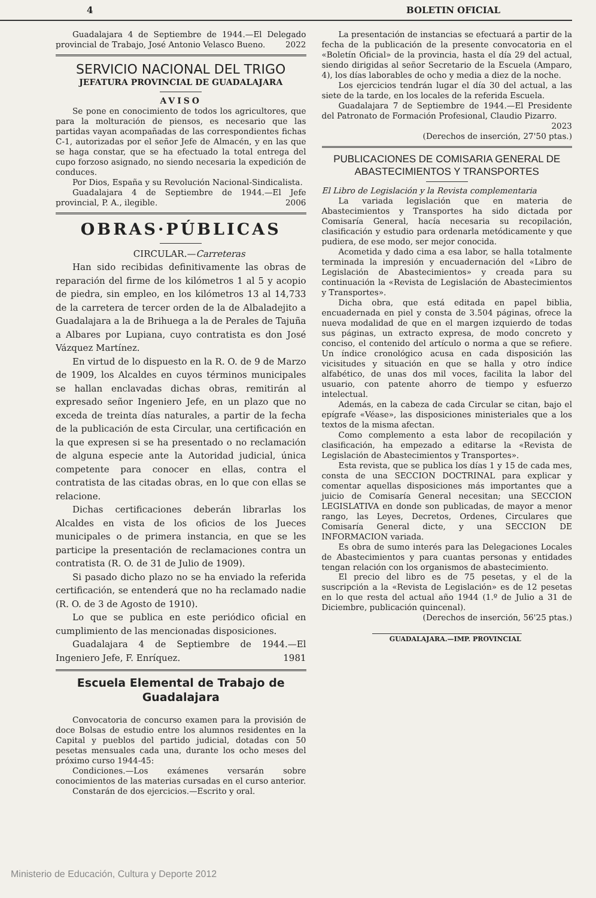4 BOLETIN OFICIAL
Guadalajara 4 de Septiembre de 1944.—El Delegado provincial de Trabajo, José Antonio Velasco Bueno. 2022
SERVICIO NACIONAL DEL TRIGO
JEFATURA PROVINCIAL DE GUADALAJARA
AVISO
Se pone en conocimiento de todos los agricultores, que para la molturación de piensos, es necesario que las partidas vayan acompañadas de las correspondientes fichas C-1, autorizadas por el señor Jefe de Almacén, y en las que se haga constar, que se ha efectuado la total entrega del cupo forzoso asignado, no siendo necesaria la expedición de conduces.
Por Dios, España y su Revolución Nacional-Sindicalista.
Guadalajara 4 de Septiembre de 1944.—El Jefe provincial, P. A., ilegible. 2006
OBRAS·PÚBLICAS
CIRCULAR.—Carreteras
Han sido recibidas definitivamente las obras de reparación del firme de los kilómetros 1 al 5 y acopio de piedra, sin empleo, en los kilómetros 13 al 14,733 de la carretera de tercer orden de la de Albaladejito a Guadalajara a la de Brihuega a la de Perales de Tajuña a Albares por Lupiana, cuyo contratista es don José Vázquez Martínez.
En virtud de lo dispuesto en la R. O. de 9 de Marzo de 1909, los Alcaldes en cuyos términos municipales se hallan enclavadas dichas obras, remitirán al expresado señor Ingeniero Jefe, en un plazo que no exceda de treinta días naturales, a partir de la fecha de la publicación de esta Circular, una certificación en la que expresen si se ha presentado o no reclamación de alguna especie ante la Autoridad judicial, única competente para conocer en ellas, contra el contratista de las citadas obras, en lo que con ellas se relacione.
Dichas certificaciones deberán librarlas los Alcaldes en vista de los oficios de los Jueces municipales o de primera instancia, en que se les participe la presentación de reclamaciones contra un contratista (R. O. de 31 de Julio de 1909).
Si pasado dicho plazo no se ha enviado la referida certificación, se entenderá que no ha reclamado nadie (R. O. de 3 de Agosto de 1910).
Lo que se publica en este periódico oficial en cumplimiento de las mencionadas disposiciones.
Guadalajara 4 de Septiembre de 1944.—El Ingeniero Jefe, F. Enríquez. 1981
Escuela Elemental de Trabajo de Guadalajara
Convocatoria de concurso examen para la provisión de doce Bolsas de estudio entre los alumnos residentes en la Capital y pueblos del partido judicial, dotadas con 50 pesetas mensuales cada una, durante los ocho meses del próximo curso 1944-45:
Condiciones.—Los exámenes versarán sobre conocimientos de las materias cursadas en el curso anterior.
Constarán de dos ejercicios.—Escrito y oral.
La presentación de instancias se efectuará a partir de la fecha de la publicación de la presente convocatoria en el «Boletín Oficial» de la provincia, hasta el día 29 del actual, siendo dirigidas al señor Secretario de la Escuela (Amparo, 4), los días laborables de ocho y media a diez de la noche.
Los ejercicios tendrán lugar el día 30 del actual, a las siete de la tarde, en los locales de la referida Escuela.
Guadalajara 7 de Septiembre de 1944.—El Presidente del Patronato de Formación Profesional, Claudio Pizarro.
2023
(Derechos de inserción, 27'50 ptas.)
PUBLICACIONES DE COMISARIA GENERAL DE
ABASTECIMIENTOS Y TRANSPORTES
El Libro de Legislación y la Revista complementaria
La variada legislación que en materia de Abastecimientos y Transportes ha sido dictada por Comisaría General, hacía necesaria su recopilación, clasificación y estudio para ordenarla metódicamente y que pudiera, de ese modo, ser mejor conocida.
Acometida y dado cima a esa labor, se halla totalmente terminada la impresión y encuadernación del «Libro de Legislación de Abastecimientos» y creada para su continuación la «Revista de Legislación de Abastecimientos y Transportes».
Dicha obra, que está editada en papel biblia, encuadernada en piel y consta de 3.504 páginas, ofrece la nueva modalidad de que en el margen izquierdo de todas sus páginas, un extracto expresa, de modo concreto y conciso, el contenido del artículo o norma a que se refiere. Un índice cronológico acusa en cada disposición las vicisitudes y situación en que se halla y otro índice alfabético, de unas dos mil voces, facilita la labor del usuario, con patente ahorro de tiempo y esfuerzo intelectual.
Además, en la cabeza de cada Circular se citan, bajo el epígrafe «Véase», las disposiciones ministeriales que a los textos de la misma afectan.
Como complemento a esta labor de recopilación y clasificación, ha empezado a editarse la «Revista de Legislación de Abastecimientos y Transportes».
Esta revista, que se publica los días 1 y 15 de cada mes, consta de una SECCION DOCTRINAL para explicar y comentar aquellas disposiciones más importantes que a juicio de Comisaría General necesitan; una SECCION LEGISLATIVA en donde son publicadas, de mayor a menor rango, las Leyes, Decretos, Ordenes, Circulares que Comisaría General dicte, y una SECCION DE INFORMACION variada.
Es obra de sumo interés para las Delegaciones Locales de Abastecimientos y para cuantas personas y entidades tengan relación con los organismos de abastecimiento.
El precio del libro es de 75 pesetas, y el de la suscripción a la «Revista de Legislación» es de 12 pesetas en lo que resta del actual año 1944 (1.º de Julio a 31 de Diciembre, publicación quincenal).
(Derechos de inserción, 56'25 ptas.)
GUADALAJARA.—IMP. PROVINCIAL
Ministerio de Educación, Cultura y Deporte 2012